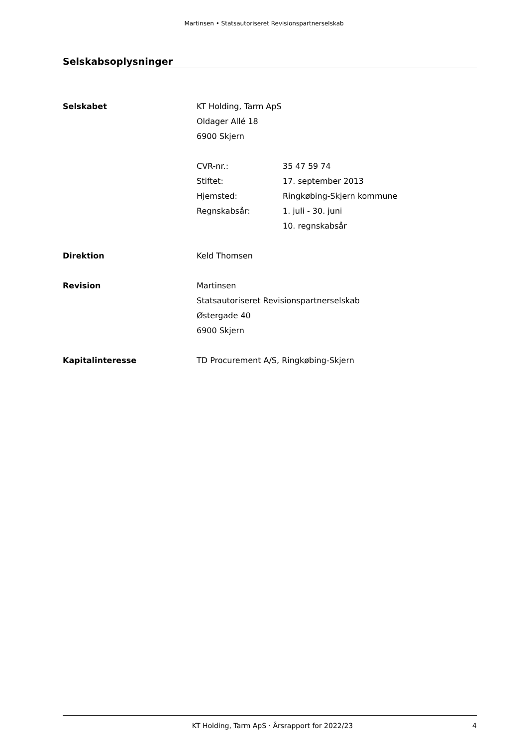Martinsen • Statsautoriseret Revisionspartnerselskab
Selskabsoplysninger
Selskabet KT Holding, Tarm ApS
Oldager Allé 18
6900 Skjern
CVR-nr.: 35 47 59 74
Stiftet: 17. september 2013
Hjemsted: Ringkøbing-Skjern kommune
Regnskabsår: 1. juli - 30. juni
10. regnskabsår
Direktion Keld Thomsen
Revision Martinsen
Statsautoriseret Revisionspartnerselskab
Østergade 40
6900 Skjern
Kapitalinteresse TD Procurement A/S, Ringkøbing-Skjern
KT Holding, Tarm ApS · Årsrapport for 2022/23
4